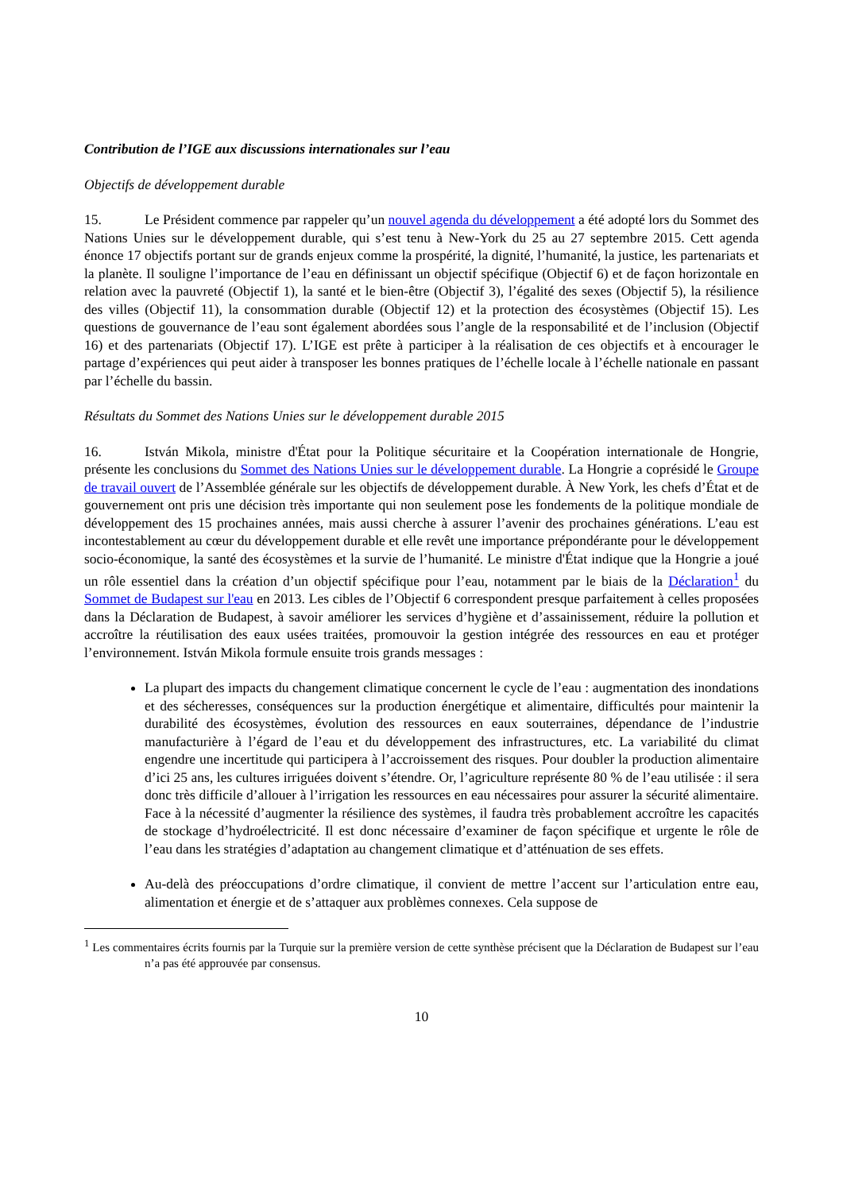Contribution de l’IGE aux discussions internationales sur l’eau
Objectifs de développement durable
15. Le Président commence par rappeler qu’un nouvel agenda du développement a été adopté lors du Sommet des Nations Unies sur le développement durable, qui s’est tenu à New-York du 25 au 27 septembre 2015. Cett agenda énonce 17 objectifs portant sur de grands enjeux comme la prospérité, la dignité, l’humanité, la justice, les partenariats et la planète. Il souligne l’importance de l’eau en définissant un objectif spécifique (Objectif 6) et de façon horizontale en relation avec la pauvreté (Objectif 1), la santé et le bien-être (Objectif 3), l’égalité des sexes (Objectif 5), la résilience des villes (Objectif 11), la consommation durable (Objectif 12) et la protection des écosystèmes (Objectif 15). Les questions de gouvernance de l’eau sont également abordées sous l’angle de la responsabilité et de l’inclusion (Objectif 16) et des partenariats (Objectif 17). L’IGE est prête à participer à la réalisation de ces objectifs et à encourager le partage d’expériences qui peut aider à transposer les bonnes pratiques de l’échelle locale à l’échelle nationale en passant par l’échelle du bassin.
Résultats du Sommet des Nations Unies sur le développement durable 2015
16. István Mikola, ministre d'État pour la Politique sécuritaire et la Coopération internationale de Hongrie, présente les conclusions du Sommet des Nations Unies sur le développement durable. La Hongrie a coprésidé le Groupe de travail ouvert de l’Assemblée générale sur les objectifs de développement durable. À New York, les chefs d’État et de gouvernement ont pris une décision très importante qui non seulement pose les fondements de la politique mondiale de développement des 15 prochaines années, mais aussi cherche à assurer l’avenir des prochaines générations. L’eau est incontestablement au cœur du développement durable et elle revêt une importance prépondérante pour le développement socio-économique, la santé des écosystèmes et la survie de l’humanité. Le ministre d'État indique que la Hongrie a joué un rôle essentiel dans la création d’un objectif spécifique pour l’eau, notamment par le biais de la Déclaration<sup>1</sup> du Sommet de Budapest sur l'eau en 2013. Les cibles de l’Objectif 6 correspondent presque parfaitement à celles proposées dans la Déclaration de Budapest, à savoir améliorer les services d’hygiène et d’assainissement, réduire la pollution et accroître la réutilisation des eaux usées traitées, promouvoir la gestion intégrée des ressources en eau et protéger l’environnement. István Mikola formule ensuite trois grands messages :
La plupart des impacts du changement climatique concernent le cycle de l’eau : augmentation des inondations et des sécheresses, conséquences sur la production énergétique et alimentaire, difficultés pour maintenir la durabilité des écosystèmes, évolution des ressources en eaux souterraines, dépendance de l’industrie manufacturière à l’égard de l’eau et du développement des infrastructures, etc. La variabilité du climat engendre une incertitude qui participera à l’accroissement des risques. Pour doubler la production alimentaire d’ici 25 ans, les cultures irriguées doivent s’étendre. Or, l’agriculture représente 80 % de l’eau utilisée : il sera donc très difficile d’allouer à l’irrigation les ressources en eau nécessaires pour assurer la sécurité alimentaire. Face à la nécessité d’augmenter la résilience des systèmes, il faudra très probablement accroître les capacités de stockage d’hydroélectricité. Il est donc nécessaire d’examiner de façon spécifique et urgente le rôle de l’eau dans les stratégies d’adaptation au changement climatique et d’atténuation de ses effets.
Au-delà des préoccupations d’ordre climatique, il convient de mettre l’accent sur l’articulation entre eau, alimentation et énergie et de s’attaquer aux problèmes connexes. Cela suppose de
<sup>1</sup> Les commentaires écrits fournis par la Turquie sur la première version de cette synthèse précisent que la Déclaration de Budapest sur l’eau n’a pas été approuvée par consensus.
10